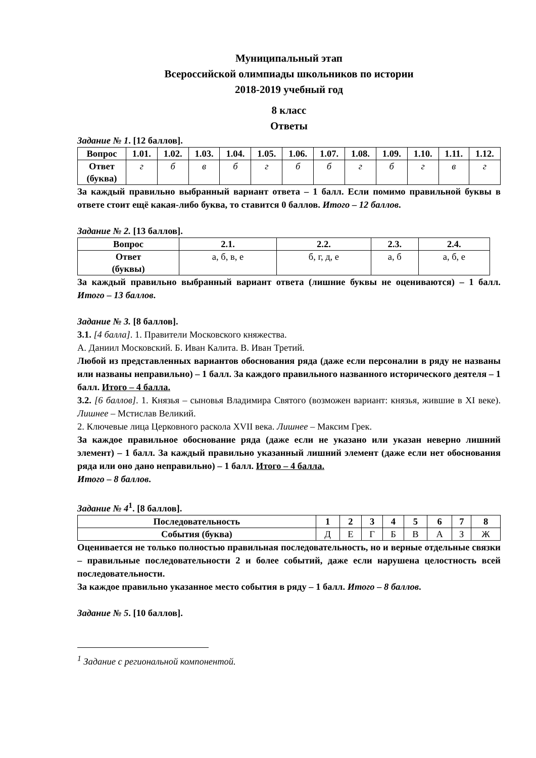Муниципальный этап
Всероссийской олимпиады школьников по истории
2018-2019 учебный год
8 класс
Ответы
Задание № 1. [12 баллов].
| Вопрос | 1.01. | 1.02. | 1.03. | 1.04. | 1.05. | 1.06. | 1.07. | 1.08. | 1.09. | 1.10. | 1.11. | 1.12. |
| --- | --- | --- | --- | --- | --- | --- | --- | --- | --- | --- | --- | --- |
| Ответ (буква) | г | б | в | б | г | б | б | г | б | г | в | г |
За каждый правильно выбранный вариант ответа – 1 балл. Если помимо правильной буквы в ответе стоит ещё какая-либо буква, то ставится 0 баллов. Итого – 12 баллов.
Задание № 2. [13 баллов].
| Вопрос | 2.1. | 2.2. | 2.3. | 2.4. |
| --- | --- | --- | --- | --- |
| Ответ (буквы) | а, б, в, е | б, г, д, е | а, б | а, б, е |
За каждый правильно выбранный вариант ответа (лишние буквы не оцениваются) – 1 балл. Итого – 13 баллов.
Задание № 3. [8 баллов].
3.1. [4 балла]. 1. Правители Московского княжества.
А. Даниил Московский. Б. Иван Калита. В. Иван Третий.
Любой из представленных вариантов обоснования ряда (даже если персоналии в ряду не названы или названы неправильно) – 1 балл. За каждого правильного названного исторического деятеля – 1 балл. Итого – 4 балла.
3.2. [6 баллов]. 1. Князья – сыновья Владимира Святого (возможен вариант: князья, жившие в XI веке). Лишнее – Мстислав Великий.
2. Ключевые лица Церковного раскола XVII века. Лишнее – Максим Грек.
За каждое правильное обоснование ряда (даже если не указано или указан неверно лишний элемент) – 1 балл. За каждый правильно указанный лишний элемент (даже если нет обоснования ряда или оно дано неправильно) – 1 балл. Итого – 4 балла.
Итого – 8 баллов.
Задание № 4<sup>1</sup>. [8 баллов].
| Последовательность | 1 | 2 | 3 | 4 | 5 | 6 | 7 | 8 |
| --- | --- | --- | --- | --- | --- | --- | --- | --- |
| События (буква) | Д | Е | Г | Б | В | А | З | Ж |
Оценивается не только полностью правильная последовательность, но и верные отдельные связки – правильные последовательности 2 и более событий, даже если нарушена целостность всей последовательности.
За каждое правильно указанное место события в ряду – 1 балл. Итого – 8 баллов.
Задание № 5. [10 баллов].
<sup>1</sup> Задание с региональной компонентой.